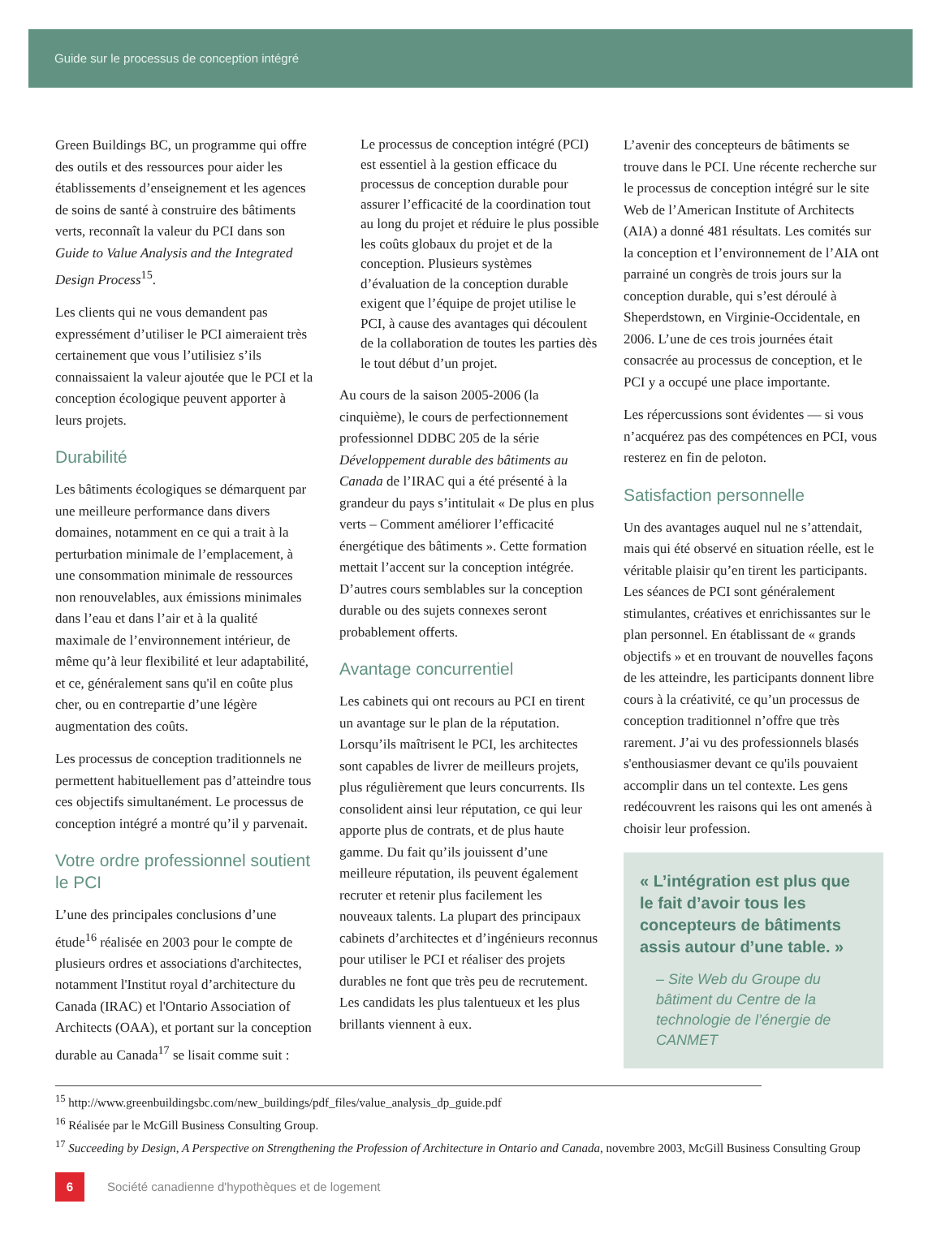Guide sur le processus de conception intégré
Green Buildings BC, un programme qui offre des outils et des ressources pour aider les établissements d’enseignement et les agences de soins de santé à construire des bâtiments verts, reconnaît la valeur du PCI dans son Guide to Value Analysis and the Integrated Design Process<sup>15</sup>.
Les clients qui ne vous demandent pas expressément d’utiliser le PCI aimeraient très certainement que vous l’utilisiez s’ils connaissaient la valeur ajoutée que le PCI et la conception écologique peuvent apporter à leurs projets.
Durabilité
Les bâtiments écologiques se démarquent par une meilleure performance dans divers domaines, notamment en ce qui a trait à la perturbation minimale de l’emplacement, à une consommation minimale de ressources non renouvelables, aux émissions minimales dans l’eau et dans l’air et à la qualité maximale de l’environnement intérieur, de même qu’à leur flexibilité et leur adaptabilité, et ce, généralement sans qu'il en coûte plus cher, ou en contrepartie d’une légère augmentation des coûts.
Les processus de conception traditionnels ne permettent habituellement pas d’atteindre tous ces objectifs simultanément. Le processus de conception intégré a montré qu’il y parvenait.
Votre ordre professionnel soutient le PCI
L’une des principales conclusions d’une étude<sup>16</sup> réalisée en 2003 pour le compte de plusieurs ordres et associations d'architectes, notamment l'Institut royal d’architecture du Canada (IRAC) et l'Ontario Association of Architects (OAA), et portant sur la conception durable au Canada<sup>17</sup> se lisait comme suit :
Le processus de conception intégré (PCI) est essentiel à la gestion efficace du processus de conception durable pour assurer l’efficacité de la coordination tout au long du projet et réduire le plus possible les coûts globaux du projet et de la conception. Plusieurs systèmes d’évaluation de la conception durable exigent que l’équipe de projet utilise le PCI, à cause des avantages qui découlent de la collaboration de toutes les parties dès le tout début d’un projet.
Au cours de la saison 2005-2006 (la cinquième), le cours de perfectionnement professionnel DDBC 205 de la série Développement durable des bâtiments au Canada de l’IRAC qui a été présenté à la grandeur du pays s’intitulait « De plus en plus verts – Comment améliorer l’efficacité énergétique des bâtiments ». Cette formation mettait l’accent sur la conception intégrée. D’autres cours semblables sur la conception durable ou des sujets connexes seront probablement offerts.
Avantage concurrentiel
Les cabinets qui ont recours au PCI en tirent un avantage sur le plan de la réputation. Lorsqu’ils maîtrisent le PCI, les architectes sont capables de livrer de meilleurs projets, plus régulièrement que leurs concurrents. Ils consolident ainsi leur réputation, ce qui leur apporte plus de contrats, et de plus haute gamme. Du fait qu’ils jouissent d’une meilleure réputation, ils peuvent également recruter et retenir plus facilement les nouveaux talents. La plupart des principaux cabinets d’architectes et d’ingénieurs reconnus pour utiliser le PCI et réaliser des projets durables ne font que très peu de recrutement. Les candidats les plus talentueux et les plus brillants viennent à eux.
L’avenir des concepteurs de bâtiments se trouve dans le PCI. Une récente recherche sur le processus de conception intégré sur le site Web de l’American Institute of Architects (AIA) a donné 481 résultats. Les comités sur la conception et l’environnement de l’AIA ont parrainé un congrès de trois jours sur la conception durable, qui s’est déroulé à Sheperdstown, en Virginie-Occidentale, en 2006. L’une de ces trois journées était consacrée au processus de conception, et le PCI y a occupé une place importante.
Les répercussions sont évidentes — si vous n’acquérez pas des compétences en PCI, vous resterez en fin de peloton.
Satisfaction personnelle
Un des avantages auquel nul ne s’attendait, mais qui été observé en situation réelle, est le véritable plaisir qu’en tirent les participants. Les séances de PCI sont généralement stimulantes, créatives et enrichissantes sur le plan personnel. En établissant de « grands objectifs » et en trouvant de nouvelles façons de les atteindre, les participants donnent libre cours à la créativité, ce qu’un processus de conception traditionnel n’offre que très rarement. J’ai vu des professionnels blasés s'enthousiasmer devant ce qu'ils pouvaient accomplir dans un tel contexte. Les gens redécouvrent les raisons qui les ont amenés à choisir leur profession.
« L’intégration est plus que le fait d’avoir tous les concepteurs de bâtiments assis autour d’une table. »
– Site Web du Groupe du bâtiment du Centre de la technologie de l’énergie de CANMET
<sup>15</sup> http://www.greenbuildingsbc.com/new_buildings/pdf_files/value_analysis_dp_guide.pdf
<sup>16</sup> Réalisée par le McGill Business Consulting Group.
<sup>17</sup> Succeeding by Design, A Perspective on Strengthening the Profession of Architecture in Ontario and Canada, novembre 2003, McGill Business Consulting Group
6
Société canadienne d'hypothèques et de logement